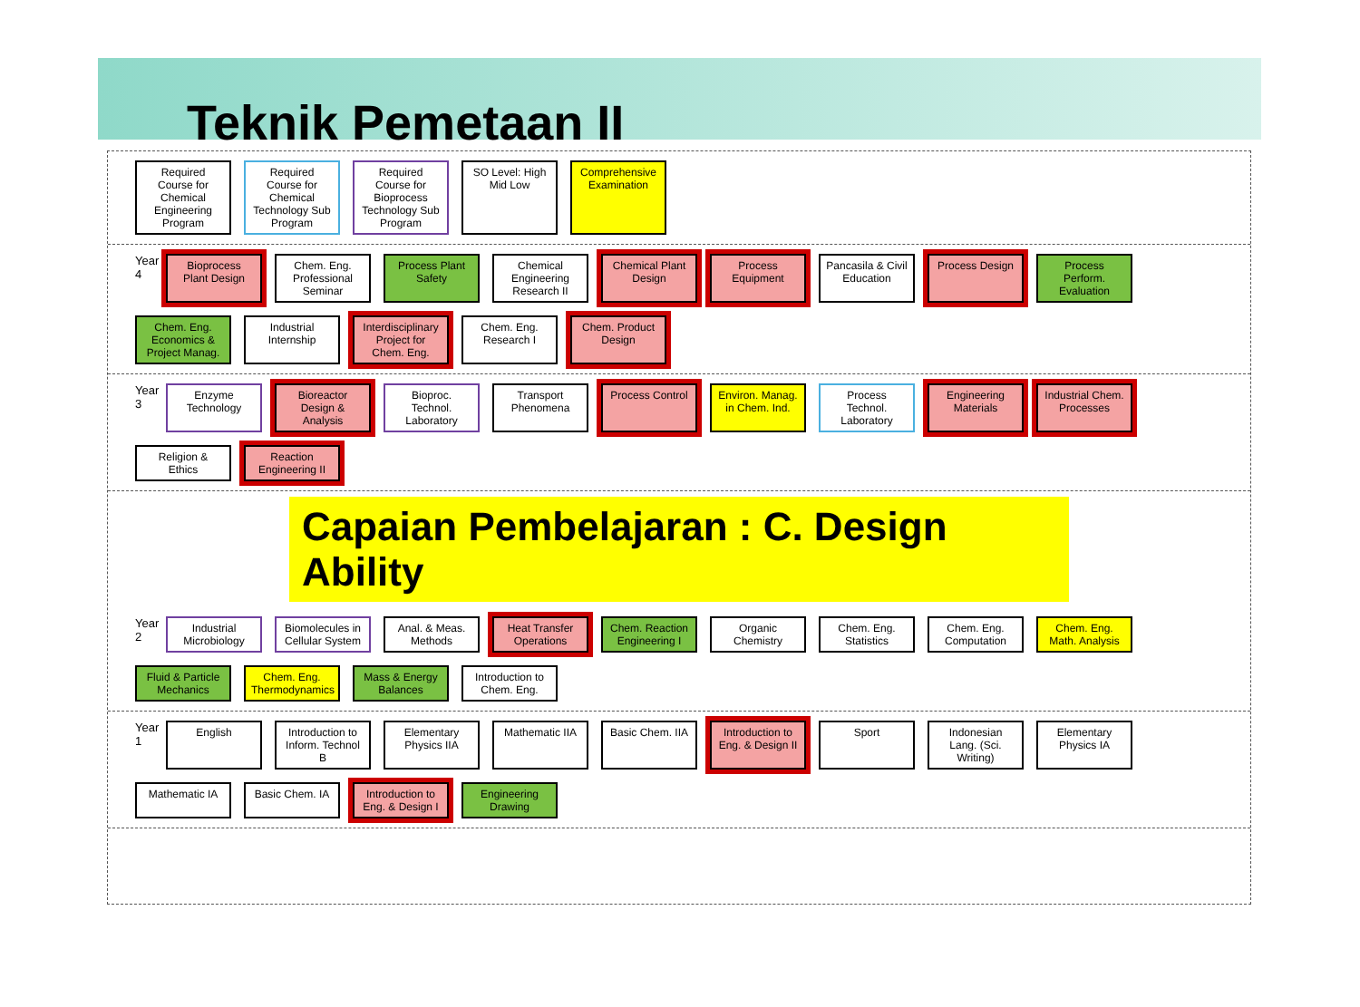Teknik Pemetaan II
Required Course for Chemical Engineering Program
Required Course for Chemical Technology Sub Program
Required Course for Bioprocess Technology Sub Program
SO Level: High Mid Low
Comprehensive Examination
Year 4
Bioprocess Plant Design
Chem. Eng. Professional Seminar
Process Plant Safety
Chemical Engineering Research II
Chemical Plant Design
Process Equipment
Pancasila & Civil Education
Process Design
Process Perform. Evaluation
Chem. Eng. Economics & Project Manag.
Industrial Internship
Interdisciplinary Project for Chem. Eng.
Chem. Eng. Research I
Chem. Product Design
Year 3
Enzyme Technology
Bioreactor Design & Analysis
Bioproc. Technol. Laboratory
Transport Phenomena
Process Control
Environ. Manag. in Chem. Ind.
Process Technol. Laboratory
Engineering Materials
Industrial Chem. Processes
Religion & Ethics
Reaction Engineering II
Capaian Pembelajaran : C. Design Ability
Year 2
Industrial Microbiology
Biomolecules in Cellular System
Anal. & Meas. Methods
Heat Transfer Operations
Chem. Reaction Engineering I
Organic Chemistry
Chem. Eng. Statistics
Chem. Eng. Computation
Chem. Eng. Math. Analysis
Fluid & Particle Mechanics
Chem. Eng. Thermodynamics
Mass & Energy Balances
Introduction to Chem. Eng.
Year 1
English
Introduction to Inform. Technol B
Elementary Physics IIA
Mathematic IIA
Basic Chem. IIA
Introduction to Eng. & Design II
Sport
Indonesian Lang. (Sci. Writing)
Elementary Physics IA
Mathematic IA
Basic Chem. IA
Introduction to Eng. & Design I
Engineering Drawing